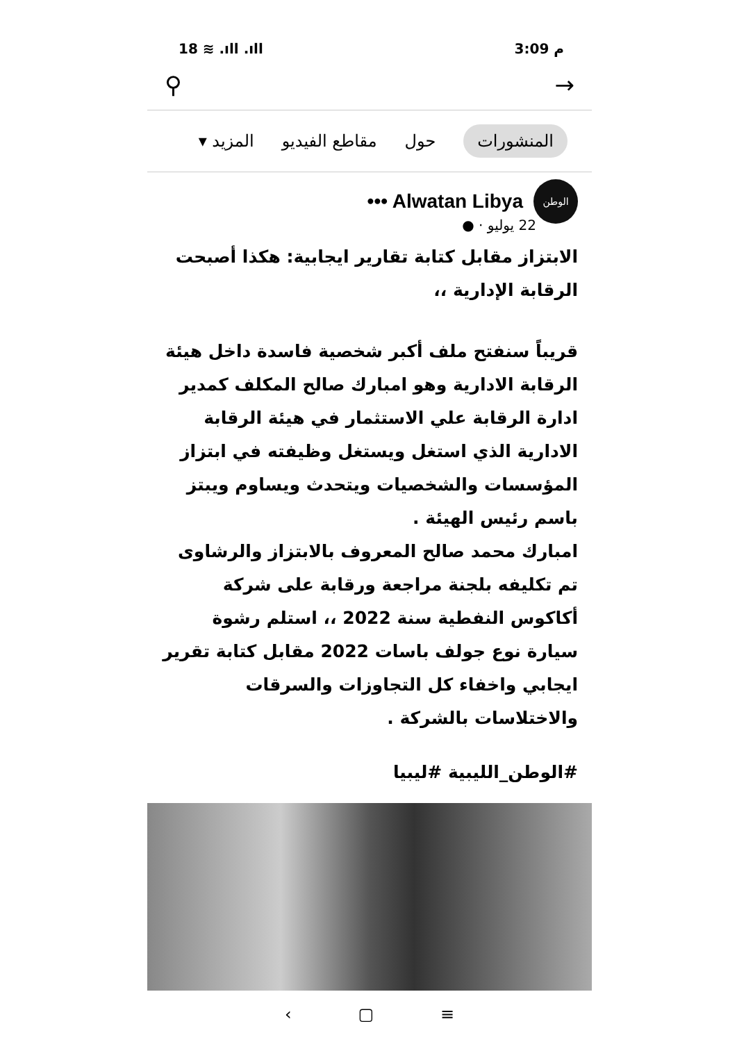18 ≋ .ıll .ıll 3:09 م
⚲ →
المنشورات حول مقاطع الفيديو المزيد ▾
الوطن
••• Alwatan Libya
22 يوليو · ●
الابتزاز مقابل كتابة تقارير ايجابية: هكذا أصبحت الرقابة الإدارية ،،
قريباً سنفتح ملف أكبر شخصية فاسدة داخل هيئة الرقابة الادارية وهو امبارك صالح المكلف كمدير ادارة الرقابة علي الاستثمار في هيئة الرقابة الادارية الذي استغل ويستغل وظيفته في ابتزاز المؤسسات والشخصيات ويتحدث ويساوم ويبتز باسم رئيس الهيئة .
امبارك محمد صالح المعروف بالابتزاز والرشاوى تم تكليفه بلجنة مراجعة ورقابة على شركة أكاكوس النفطية سنة 2022 ،، استلم رشوة سيارة نوع جولف باسات 2022 مقابل كتابة تقرير ايجابي واخفاء كل التجاوزات والسرقات والاختلاسات بالشركة .
#الوطن_الليبية #ليبيا
‹ ▢ ≡